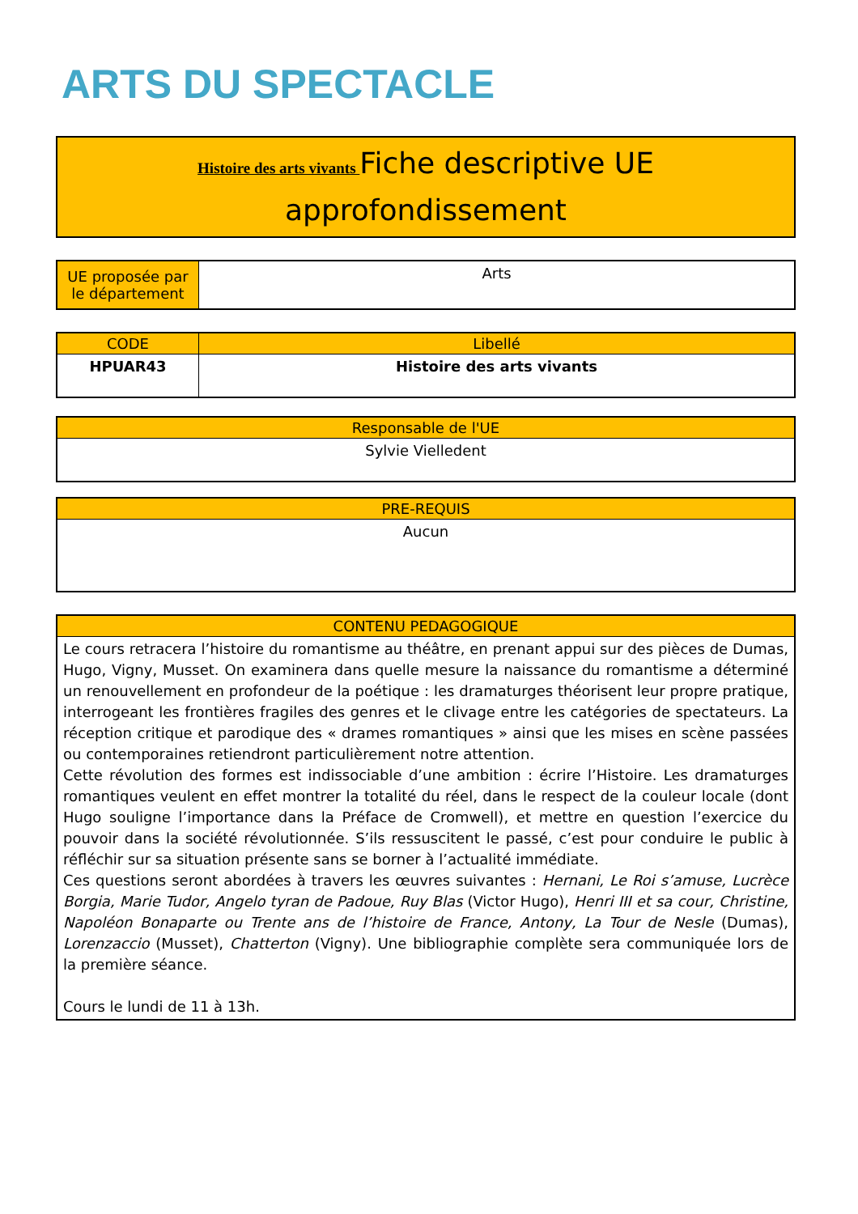ARTS DU SPECTACLE
Histoire des arts vivants Fiche descriptive UE
approfondissement
| UE proposée par le département | Arts |
| CODE | Libellé |
| --- | --- |
| HPUAR43 | Histoire des arts vivants |
| Responsable de l'UE |
| --- |
| Sylvie Vielledent |
| PRE-REQUIS |
| --- |
| Aucun |
| CONTENU PEDAGOGIQUE |
| --- |
| Le cours retracera l’histoire du romantisme au théâtre, en prenant appui sur des pièces de Dumas, Hugo, Vigny, Musset. On examinera dans quelle mesure la naissance du romantisme a déterminé un renouvellement en profondeur de la poétique : les dramaturges théorisent leur propre pratique, interrogeant les frontières fragiles des genres et le clivage entre les catégories de spectateurs. La réception critique et parodique des « drames romantiques » ainsi que les mises en scène passées ou contemporaines retiendront particulièrement notre attention. Cette révolution des formes est indissociable d’une ambition : écrire l’Histoire. Les dramaturges romantiques veulent en effet montrer la totalité du réel, dans le respect de la couleur locale (dont Hugo souligne l’importance dans la Préface de Cromwell), et mettre en question l’exercice du pouvoir dans la société révolutionnée. S’ils ressuscitent le passé, c’est pour conduire le public à réfléchir sur sa situation présente sans se borner à l’actualité immédiate. Ces questions seront abordées à travers les œuvres suivantes : Hernani, Le Roi s’amuse, Lucrèce Borgia, Marie Tudor, Angelo tyran de Padoue, Ruy Blas (Victor Hugo), Henri III et sa cour, Christine, Napoléon Bonaparte ou Trente ans de l’histoire de France, Antony, La Tour de Nesle (Dumas), Lorenzaccio (Musset), Chatterton (Vigny). Une bibliographie complète sera communiquée lors de la première séance. Cours le lundi de 11 à 13h. |